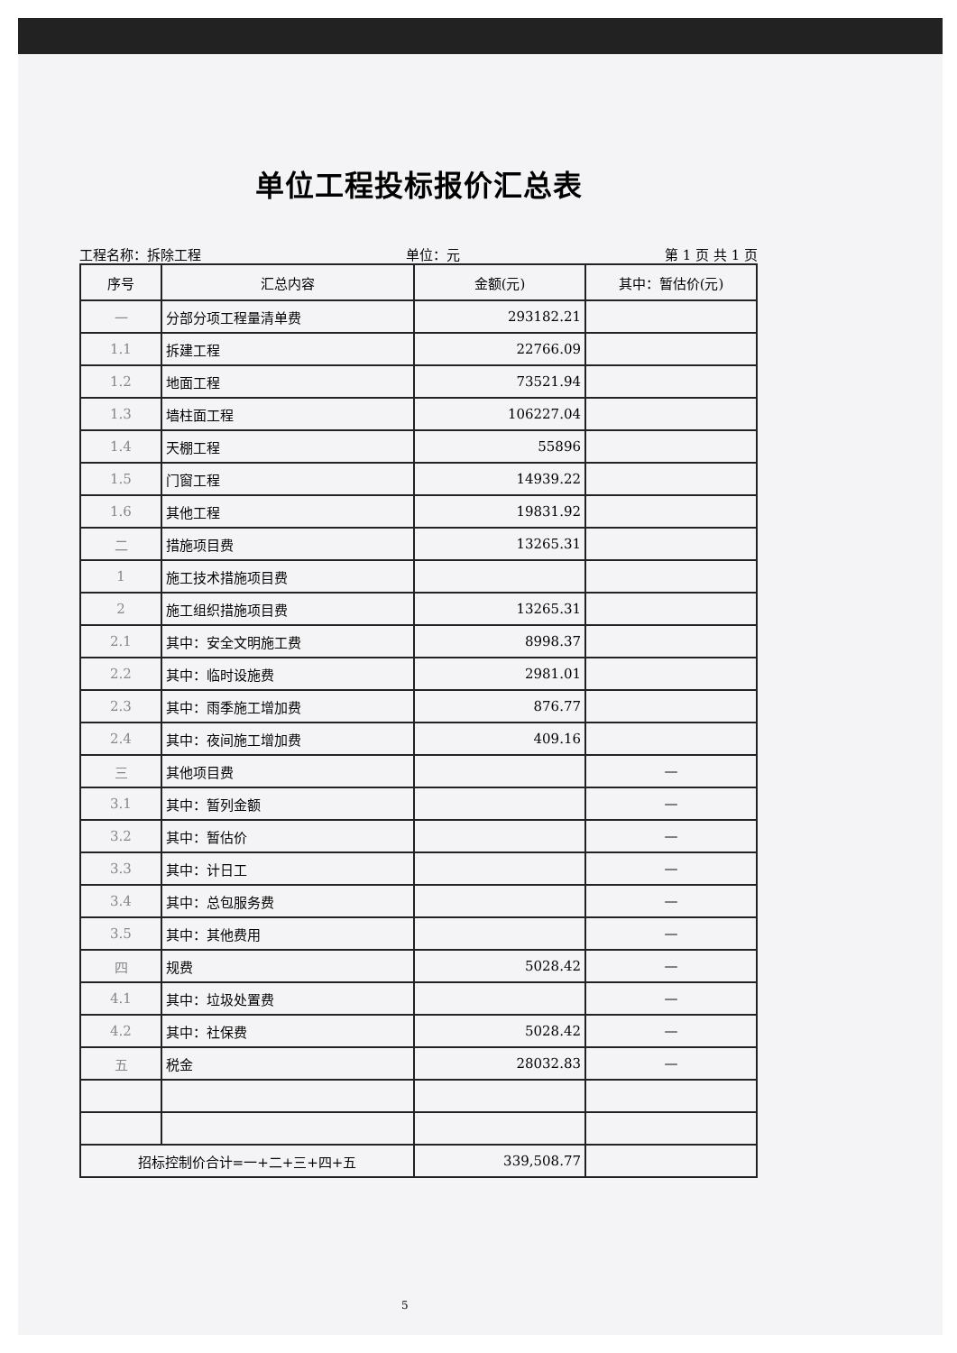单位工程投标报价汇总表
工程名称：拆除工程 单位：元 第 1 页 共 1 页
| 序号 | 汇总内容 | 金额(元) | 其中：暂估价(元) |
| --- | --- | --- | --- |
| 一 | 分部分项工程量清单费 | 293182.21 | |
| 1.1 | 拆建工程 | 22766.09 | |
| 1.2 | 地面工程 | 73521.94 | |
| 1.3 | 墙柱面工程 | 106227.04 | |
| 1.4 | 天棚工程 | 55896 | |
| 1.5 | 门窗工程 | 14939.22 | |
| 1.6 | 其他工程 | 19831.92 | |
| 二 | 措施项目费 | 13265.31 | |
| 1 | 施工技术措施项目费 | | |
| 2 | 施工组织措施项目费 | 13265.31 | |
| 2.1 | 其中：安全文明施工费 | 8998.37 | |
| 2.2 | 其中：临时设施费 | 2981.01 | |
| 2.3 | 其中：雨季施工增加费 | 876.77 | |
| 2.4 | 其中：夜间施工增加费 | 409.16 | |
| 三 | 其他项目费 | | — |
| 3.1 | 其中：暂列金额 | | — |
| 3.2 | 其中：暂估价 | | — |
| 3.3 | 其中：计日工 | | — |
| 3.4 | 其中：总包服务费 | | — |
| 3.5 | 其中：其他费用 | | — |
| 四 | 规费 | 5028.42 | — |
| 4.1 | 其中：垃圾处置费 | | — |
| 4.2 | 其中：社保费 | 5028.42 | — |
| 五 | 税金 | 28032.83 | — |
| 招标控制价合计=一+二+三+四+五 | | 339,508.77 | |
5